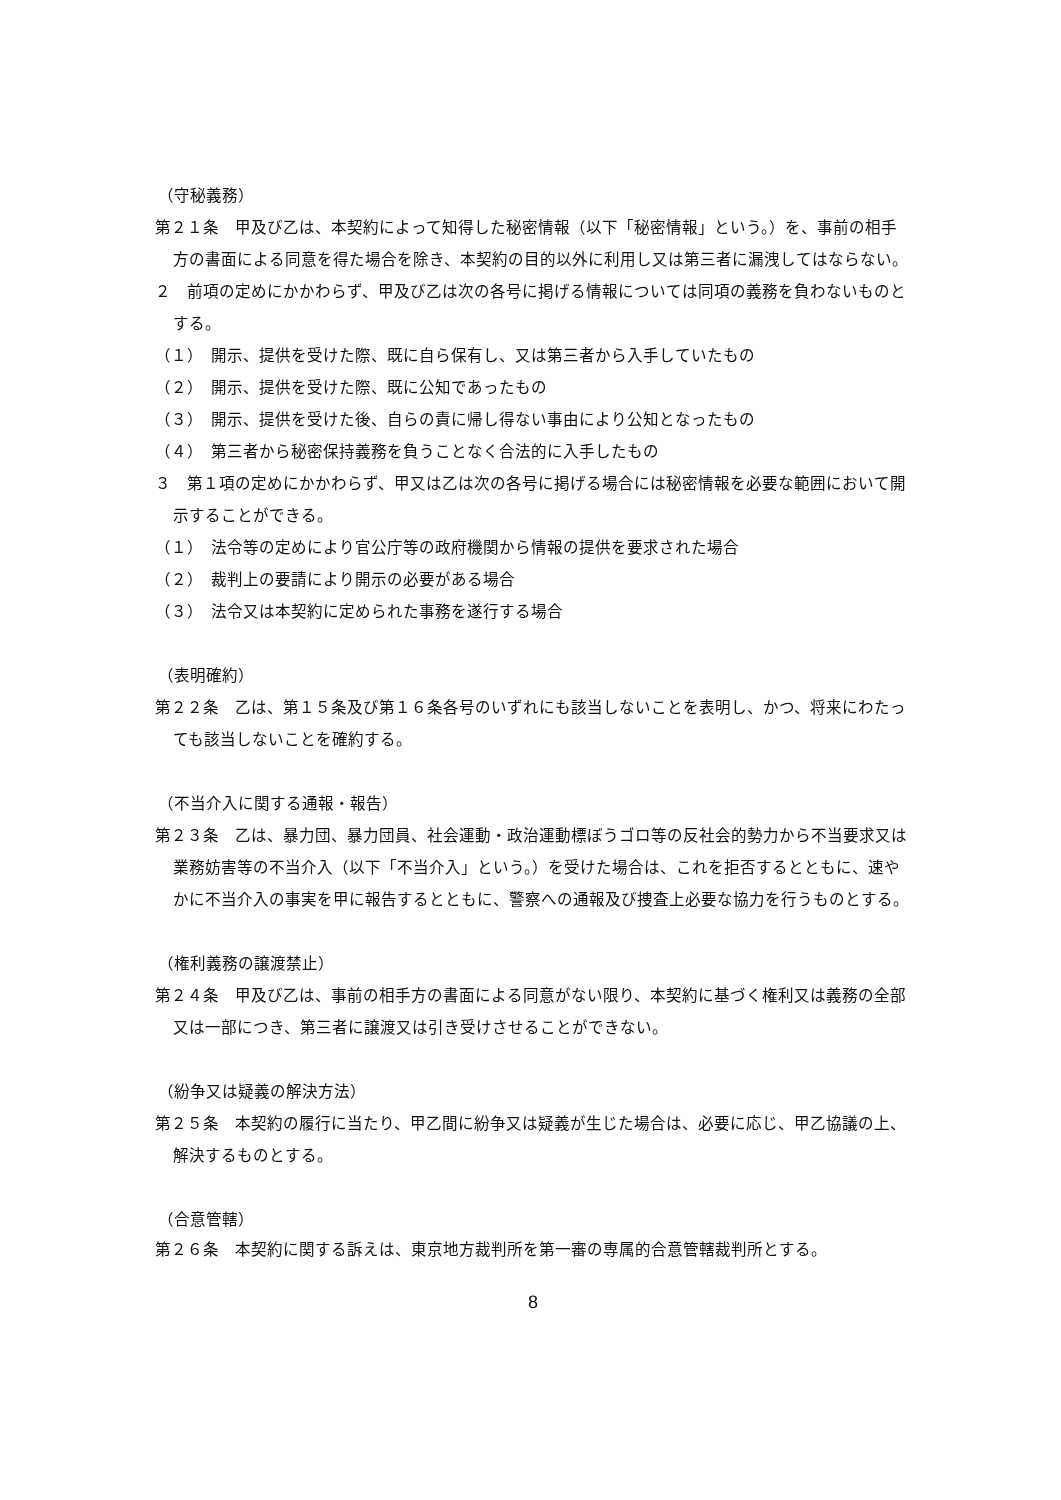（守秘義務）
第２１条　甲及び乙は、本契約によって知得した秘密情報（以下「秘密情報」という。）を、事前の相手方の書面による同意を得た場合を除き、本契約の目的以外に利用し又は第三者に漏洩してはならない。
２　前項の定めにかかわらず、甲及び乙は次の各号に掲げる情報については同項の義務を負わないものとする。
（１）　開示、提供を受けた際、既に自ら保有し、又は第三者から入手していたもの
（２）　開示、提供を受けた際、既に公知であったもの
（３）　開示、提供を受けた後、自らの責に帰し得ない事由により公知となったもの
（４）　第三者から秘密保持義務を負うことなく合法的に入手したもの
３　第１項の定めにかかわらず、甲又は乙は次の各号に掲げる場合には秘密情報を必要な範囲において開示することができる。
（１）　法令等の定めにより官公庁等の政府機関から情報の提供を要求された場合
（２）　裁判上の要請により開示の必要がある場合
（３）　法令又は本契約に定められた事務を遂行する場合
（表明確約）
第２２条　乙は、第１５条及び第１６条各号のいずれにも該当しないことを表明し、かつ、将来にわたっても該当しないことを確約する。
（不当介入に関する通報・報告）
第２３条　乙は、暴力団、暴力団員、社会運動・政治運動標ぼうゴロ等の反社会的勢力から不当要求又は業務妨害等の不当介入（以下「不当介入」という。）を受けた場合は、これを拒否するとともに、速やかに不当介入の事実を甲に報告するとともに、警察への通報及び捜査上必要な協力を行うものとする。
（権利義務の譲渡禁止）
第２４条　甲及び乙は、事前の相手方の書面による同意がない限り、本契約に基づく権利又は義務の全部又は一部につき、第三者に譲渡又は引き受けさせることができない。
（紛争又は疑義の解決方法）
第２５条　本契約の履行に当たり、甲乙間に紛争又は疑義が生じた場合は、必要に応じ、甲乙協議の上、解決するものとする。
（合意管轄）
第２６条　本契約に関する訴えは、東京地方裁判所を第一審の専属的合意管轄裁判所とする。
8